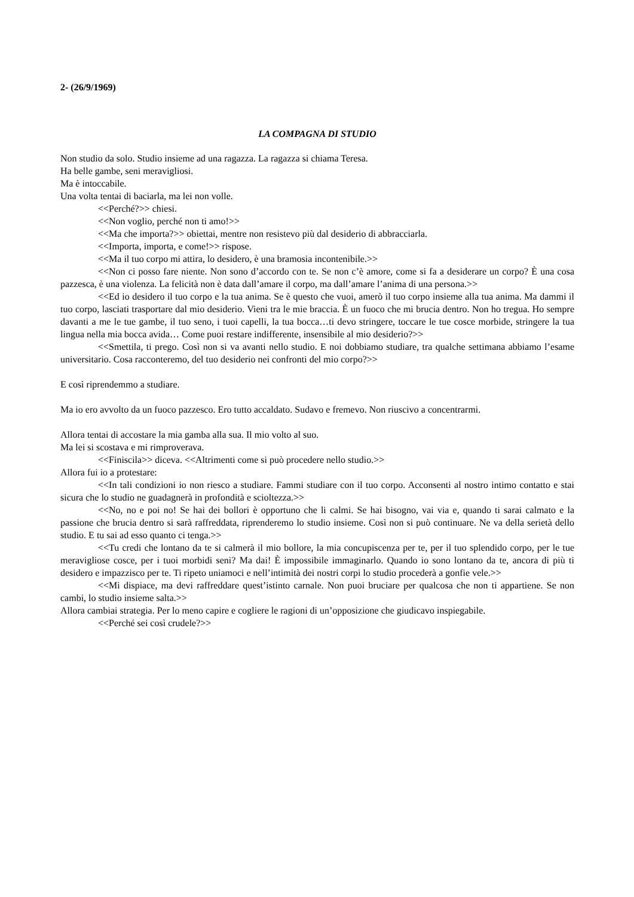2- (26/9/1969)
LA COMPAGNA DI STUDIO
Non studio da solo. Studio insieme ad una ragazza. La ragazza si chiama Teresa.
Ha belle gambe, seni meravigliosi.
Ma è intoccabile.
Una volta tentai di baciarla, ma lei non volle.
<<Perché?>> chiesi.
<<Non voglio, perché non ti amo!>>
<<Ma che importa?>> obiettai, mentre non resistevo più dal desiderio di abbracciarla.
<<Importa, importa, e come!>> rispose.
<<Ma il tuo corpo mi attira, lo desidero, è una bramosia incontenibile.>>
<<Non ci posso fare niente. Non sono d’accordo con te. Se non c’è amore, come si fa a desiderare un corpo? È una cosa pazzesca, è una violenza. La felicità non è data dall’amare il corpo, ma dall’amare l’anima di una persona.>>
<<Ed io desidero il tuo corpo e la tua anima. Se è questo che vuoi, amerò il tuo corpo insieme alla tua anima. Ma dammi il tuo corpo, lasciati trasportare dal mio desiderio. Vieni tra le mie braccia. È un fuoco che mi brucia dentro. Non ho tregua. Ho sempre davanti a me le tue gambe, il tuo seno, i tuoi capelli, la tua bocca…ti devo stringere, toccare le tue cosce morbide, stringere la tua lingua nella mia bocca avida… Come puoi restare indifferente, insensibile al mio desiderio?>>
<<Smettila, ti prego. Così non si va avanti nello studio. E noi dobbiamo studiare, tra qualche settimana abbiamo l’esame universitario. Cosa racconteremo, del tuo desiderio nei confronti del mio corpo?>>
E così riprendemmo a studiare.
Ma io ero avvolto da un fuoco pazzesco. Ero tutto accaldato. Sudavo e fremevo. Non riuscivo a concentrarmi.
Allora tentai di accostare la mia gamba alla sua. Il mio volto al suo.
Ma lei si scostava e mi rimproverava.
<<Finiscila>> diceva. <<Altrimenti come si può procedere nello studio.>>
Allora fui io a protestare:
<<In tali condizioni io non riesco a studiare. Fammi studiare con il tuo corpo. Acconsenti al nostro intimo contatto e stai sicura che lo studio ne guadagnerà in profondità e scioltezza.>>
<<No, no e poi no! Se hai dei bollori è opportuno che li calmi. Se hai bisogno, vai via e, quando ti sarai calmato e la passione che brucia dentro si sarà raffreddata, riprenderemo lo studio insieme. Così non si può continuare. Ne va della serietà dello studio. E tu sai ad esso quanto ci tenga.>>
<<Tu credi che lontano da te si calmerà il mio bollore, la mia concupiscenza per te, per il tuo splendido corpo, per le tue meravigliose cosce, per i tuoi morbidi seni? Ma dai! È impossibile immaginarlo. Quando io sono lontano da te, ancora di più ti desidero e impazzisco per te. Ti ripeto uniamoci e nell’intimità dei nostri corpi lo studio procederà a gonfie vele.>>
<<Mi dispiace, ma devi raffreddare quest’istinto carnale. Non puoi bruciare per qualcosa che non ti appartiene. Se non cambi, lo studio insieme salta.>>
Allora cambiai strategia. Per lo meno capire e cogliere le ragioni di un’opposizione che giudicavo inspiegabile.
<<Perché sei così crudele?>>